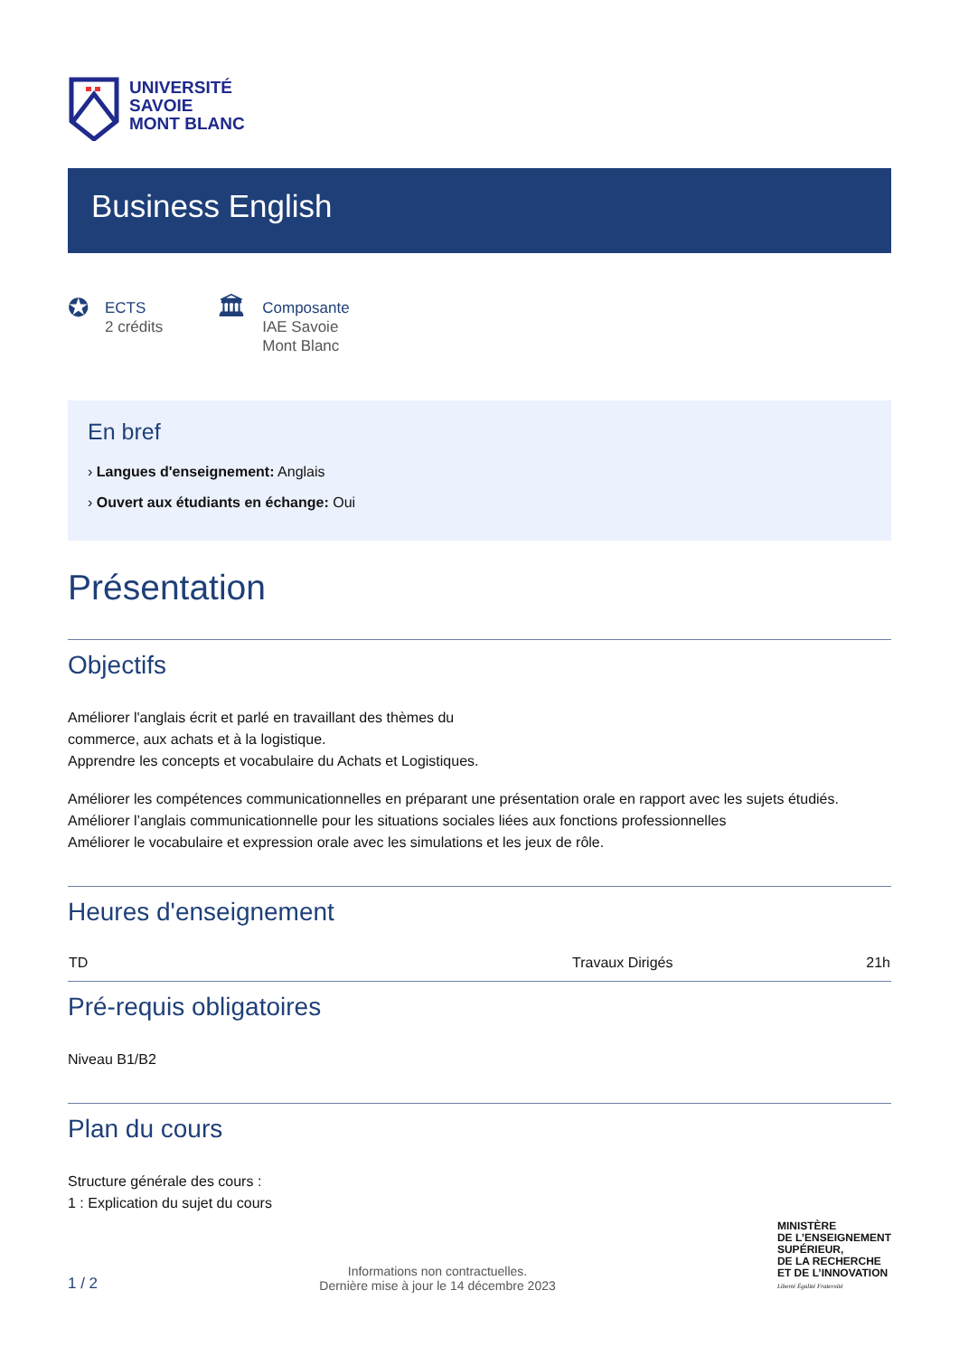UNIVERSITÉ
SAVOIE
MONT BLANC
Business English
✪
ECTS
2 crédits
🏛
Composante
IAE Savoie
Mont Blanc
En bref
› Langues d'enseignement: Anglais
› Ouvert aux étudiants en échange: Oui
Présentation
Objectifs
Améliorer l'anglais écrit et parlé en travaillant des thèmes du
commerce, aux achats et à la logistique.
Apprendre les concepts et vocabulaire du Achats et Logistiques.
Améliorer les compétences communicationnelles en préparant une présentation orale en rapport avec les sujets étudiés.
Améliorer l’anglais communicationnelle pour les situations sociales liées aux fonctions professionnelles
Améliorer le vocabulaire et expression orale avec les simulations et les jeux de rôle.
Heures d'enseignement
| TD | Travaux Dirigés | 21h |
Pré-requis obligatoires
Niveau B1/B2
Plan du cours
Structure générale des cours :
1 : Explication du sujet du cours
1 / 2
Informations non contractuelles.
Dernière mise à jour le 14 décembre 2023
MINISTÈRE
DE L’ENSEIGNEMENT
SUPÉRIEUR,
DE LA RECHERCHE
ET DE L’INNOVATION
Liberté Égalité Fraternité